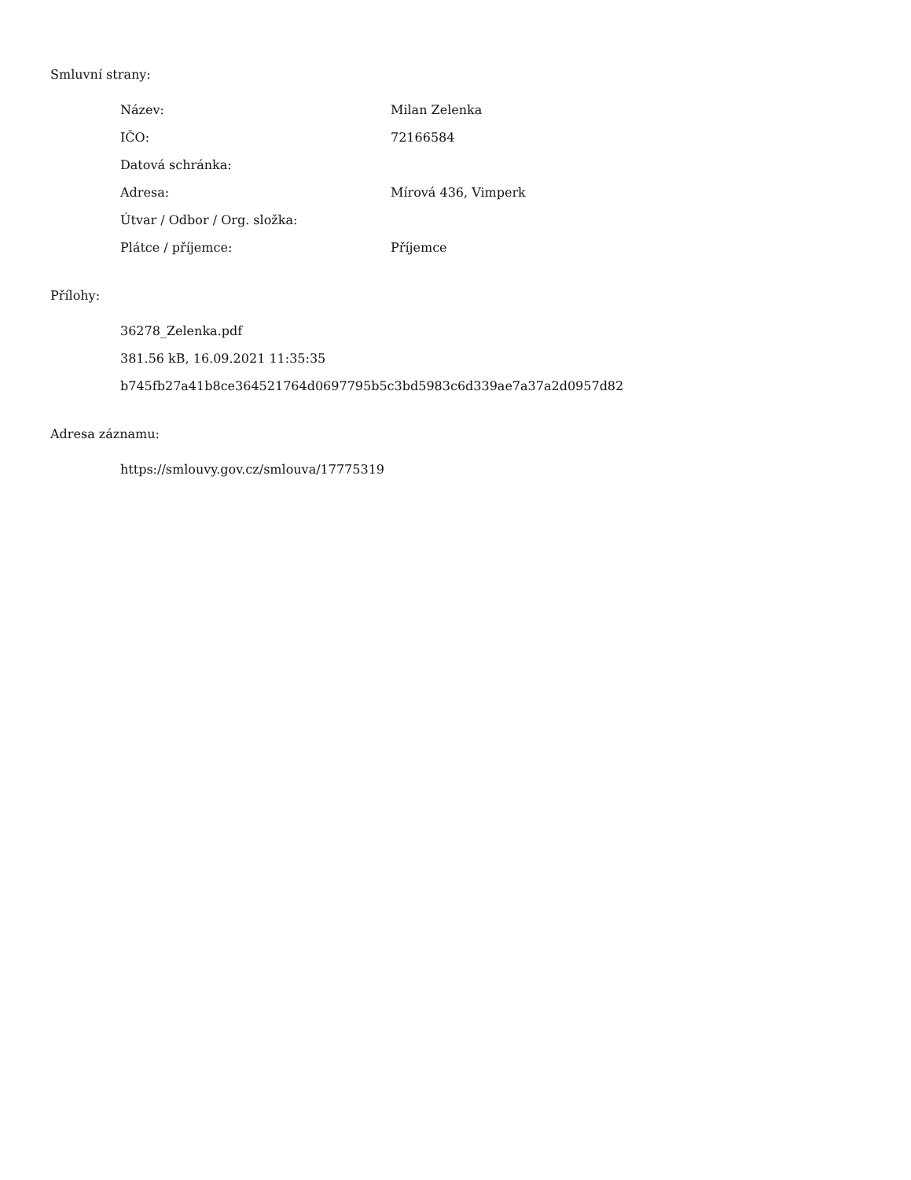Smluvní strany:
| Název: | Milan Zelenka |
| IČO: | 72166584 |
| Datová schránka: | |
| Adresa: | Mírová 436, Vimperk |
| Útvar / Odbor / Org. složka: | |
| Plátce / příjemce: | Příjemce |
Přílohy:
36278_Zelenka.pdf
381.56 kB, 16.09.2021 11:35:35
b745fb27a41b8ce364521764d0697795b5c3bd5983c6d339ae7a37a2d0957d82
Adresa záznamu:
https://smlouvy.gov.cz/smlouva/17775319